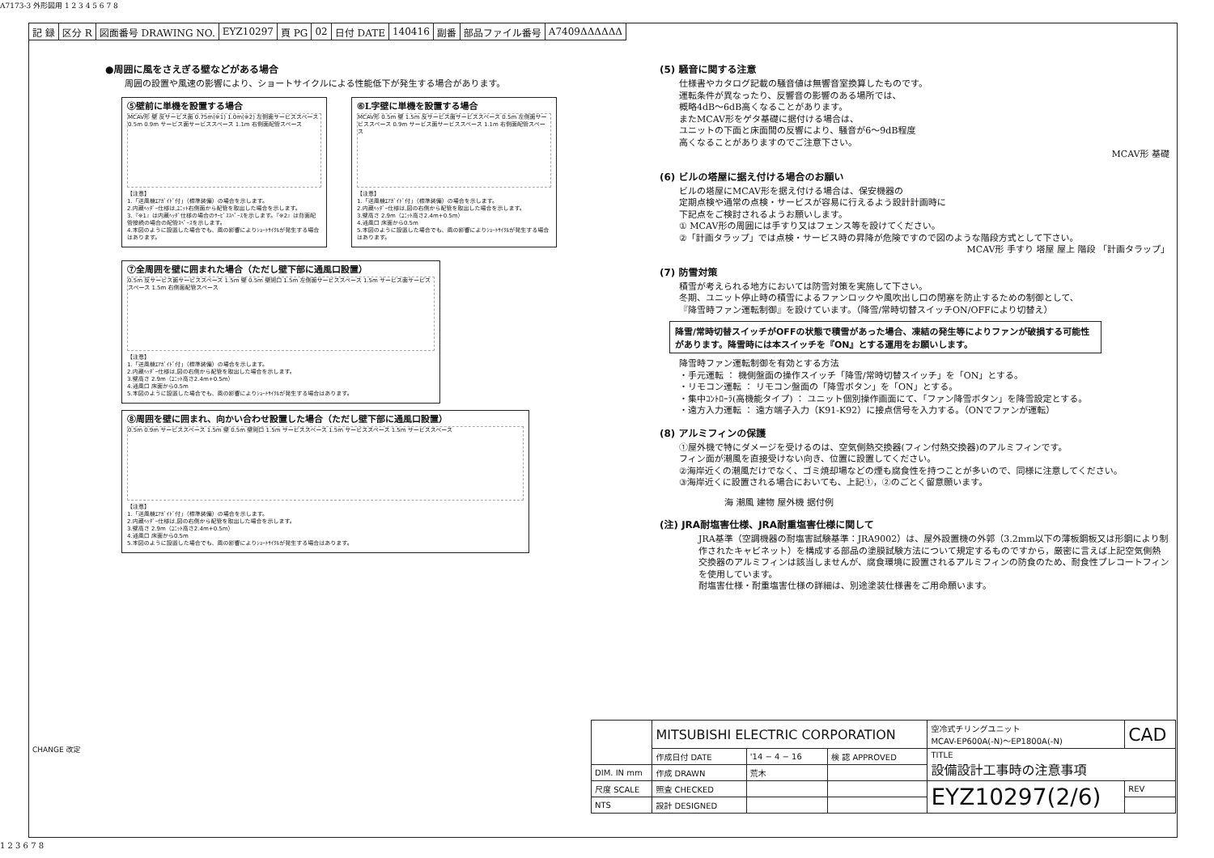A7173-3 外形図用 1 2 3 4 5 6 7 8
| 記 録 | 区分 R | 図面番号 DRAWING NO. | EYZ10297 | 頁 PG | 02 | 日付 DATE | 140416 | 副番 | 部品ファイル番号 | A7409ΔΔΔΔΔΔ |
●周囲に風をさえぎる壁などがある場合
周囲の設置や風速の影響により、ショートサイクルによる性能低下が発生する場合があります。
⑤壁前に単機を設置する場合
MCAV形 壁 反サービス面 0.75m(※1) 1.0m(※2) 左側面サービススペース 0.5m 0.9m サービス面サービススペース 1.1m 右側面配管スペース
【注意】
1.「送風機ｴｱｶﾞｲﾄﾞ付」（標準装備）の場合を示します。
2.内蔵ﾍｯﾀﾞｰ仕様は,ﾕﾆｯﾄ右側面から配管を取出した場合を示します。
3.『※1』は内蔵ﾍｯﾀﾞ仕様の場合のｻｰﾋﾞｽｽﾍﾟｰｽを示します。『※2』は背面配管接続の場合の配管ｽﾍﾟｰｽを示します。
4.本図のように設置した場合でも、風の影響によりｼｮｰﾄｻｲｸﾙが発生する場合はあります。
⑥L字壁に単機を設置する場合
MCAV形 0.5m 壁 1.5m 反サービス面サービススペース 0.5m 左側面サービススペース 0.9m サービス面サービススペース 1.1m 右側面配管スペース
【注意】
1.「送風機ｴｱｶﾞｲﾄﾞ付」（標準装備）の場合を示します。
2.内蔵ﾍｯﾀﾞｰ仕様は,図の右側から配管を取出した場合を示します。
3.壁高さ 2.9m（ﾕﾆｯﾄ高さ2.4m+0.5m）
4.通風口 床面から0.5m
5.本図のように設置した場合でも、風の影響によりｼｮｰﾄｻｲｸﾙが発生する場合はあります。
⑦全周囲を壁に囲まれた場合（ただし壁下部に通風口設置）
0.5m 反サービス面サービススペース 1.5m 壁 0.5m 壁開口 1.5m 左側面サービススペース 1.5m サービス面サービススペース 1.5m 右側面配管スペース
【注意】
1.「送風機ｴｱｶﾞｲﾄﾞ付」（標準装備）の場合を示します。
2.内蔵ﾍｯﾀﾞｰ仕様は,図の右側から配管を取出した場合を示します。
3.壁高さ 2.9m（ﾕﾆｯﾄ高さ2.4m+0.5m）
4.通風口 床面から0.5m
5.本図のように設置した場合でも、風の影響によりｼｮｰﾄｻｲｸﾙが発生する場合はあります。
⑧周囲を壁に囲まれ、向かい合わせ設置した場合（ただし壁下部に通風口設置）
0.5m 0.9m サービススペース 1.5m 壁 0.5m 壁開口 1.5m サービススペース 1.5m サービススペース 1.5m サービススペース
【注意】
1.「送風機ｴｱｶﾞｲﾄﾞ付」（標準装備）の場合を示します。
2.内蔵ﾍｯﾀﾞｰ仕様は,図の右側から配管を取出した場合を示します。
3.壁高さ 2.9m（ﾕﾆｯﾄ高さ2.4m+0.5m）
4.通風口 床面から0.5m
5.本図のように設置した場合でも、風の影響によりｼｮｰﾄｻｲｸﾙが発生する場合はあります。
(5) 騒音に関する注意
仕様書やカタログ記載の騒音値は無響音室換算したものです。
運転条件が異なったり、反響音の影響のある場所では、
概略4dB～6dB高くなることがあります。
またMCAV形をゲタ基礎に据付ける場合は、
ユニットの下面と床面間の反響により、騒音が6～9dB程度
高くなることがありますのでご注意下さい。
MCAV形 基礎
(6) ビルの塔屋に据え付ける場合のお願い
ビルの塔屋にMCAV形を据え付ける場合は、保安機器の
定期点検や通常の点検・サービスが容易に行えるよう設計計画時に
下記点をご検討されるようお願いします。
① MCAV形の周囲には手すり又はフェンス等を設けてください。
②「計画タラップ」では点検・サービス時の昇降が危険ですので図のような階段方式として下さい。
MCAV形 手すり 塔屋 屋上 階段 「計画タラップ」
(7) 防雪対策
積雪が考えられる地方においては防雪対策を実施して下さい。
冬期、ユニット停止時の積雪によるファンロックや風吹出し口の閉塞を防止するための制御として、
『降雪時ファン運転制御』を設けています。（降雪/常時切替スイッチON/OFFにより切替え）
降雪/常時切替スイッチがOFFの状態で積雪があった場合、凍結の発生等によりファンが破損する可能性があります。降雪時には本スイッチを『ON』とする運用をお願いします。
降雪時ファン運転制御を有効とする方法
・手元運転 ： 機側盤面の操作スイッチ「降雪/常時切替スイッチ」を「ON」とする。
・リモコン運転 ： リモコン盤面の「降雪ボタン」を「ON」とする。
・集中ｺﾝﾄﾛｰﾗ(高機能タイプ) ： ユニット個別操作画面にて、「ファン降雪ボタン」を降雪設定とする。
・遠方入力運転 ： 遠方端子入力（K91-K92）に接点信号を入力する。（ONでファンが運転）
(8) アルミフィンの保護
①屋外機で特にダメージを受けるのは、空気側熱交換器(フィン付熱交換器)のアルミフィンです。
フィン面が潮風を直接受けない向き、位置に設置してください。
②海岸近くの潮風だけでなく、ゴミ焼却場などの煙も腐食性を持つことが多いので、同様に注意してください。
③海岸近くに設置される場合においても、上記①，②のごとく留意願います。
海 潮風 建物 屋外機 据付例
(注) JRA耐塩害仕様、JRA耐重塩害仕様に関して
JRA基準（空調機器の耐塩害試験基準：JRA9002）は、屋外設置機の外郭（3.2mm以下の薄板鋼板又は形鋼により制作されたキャビネット）を構成する部品の塗膜試験方法について規定するものですから，厳密に言えば上記空気側熱交換器のアルミフィンは該当しませんが、腐食環境に設置されるアルミフィンの防食のため、耐食性プレコートフィンを使用しています。
耐塩害仕様・耐重塩害仕様の詳細は、別途塗装仕様書をご用命願います。
CHANGE 改定
| | MITSUBISHI ELECTRIC CORPORATION | | | 空冷式チリングユニット MCAV-EP600A(-N)～EP1800A(-N) | CAD |
| | 作成日付 DATE | '14 − 4 − 16 | 検 認 APPROVED | TITLE 設備設計工事時の注意事項 | |
| DIM. IN mm | 作成 DRAWN | 荒木 | | | |
| 尺度 SCALE | 照査 CHECKED | | | EYZ10297(2/6) | REV |
| NTS | 設計 DESIGNED | | | | |
1 2 3 6 7 8